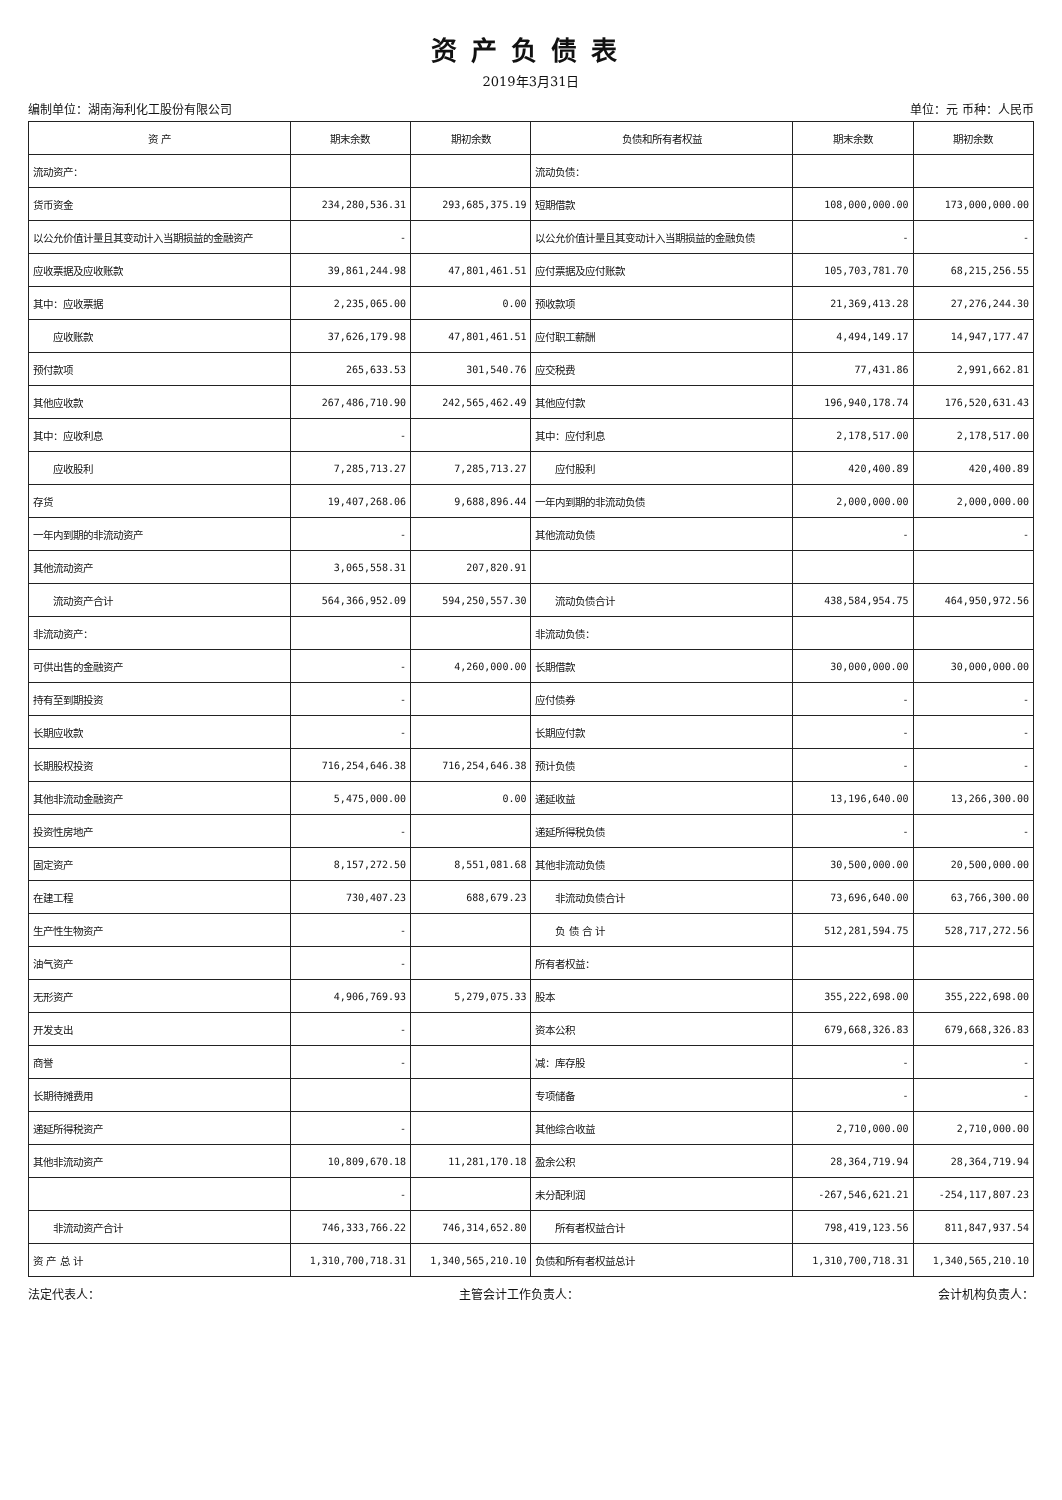资产负债表
2019年3月31日
编制单位：湖南海利化工股份有限公司 单位：元 币种：人民币
| 资 产 | 期末余数 | 期初余数 | 负债和所有者权益 | 期末余数 | 期初余数 |
| --- | --- | --- | --- | --- | --- |
| 流动资产： | | | 流动负债： | | |
| 货币资金 | 234,280,536.31 | 293,685,375.19 | 短期借款 | 108,000,000.00 | 173,000,000.00 |
| 以公允价值计量且其变动计入当期损益的金融资产 | - | | 以公允价值计量且其变动计入当期损益的金融负债 | - | - |
| 应收票据及应收账款 | 39,861,244.98 | 47,801,461.51 | 应付票据及应付账款 | 105,703,781.70 | 68,215,256.55 |
| 其中：应收票据 | 2,235,065.00 | 0.00 | 预收款项 | 21,369,413.28 | 27,276,244.30 |
| 应收账款 | 37,626,179.98 | 47,801,461.51 | 应付职工薪酬 | 4,494,149.17 | 14,947,177.47 |
| 预付款项 | 265,633.53 | 301,540.76 | 应交税费 | 77,431.86 | 2,991,662.81 |
| 其他应收款 | 267,486,710.90 | 242,565,462.49 | 其他应付款 | 196,940,178.74 | 176,520,631.43 |
| 其中：应收利息 | - | | 其中：应付利息 | 2,178,517.00 | 2,178,517.00 |
| 应收股利 | 7,285,713.27 | 7,285,713.27 | 应付股利 | 420,400.89 | 420,400.89 |
| 存货 | 19,407,268.06 | 9,688,896.44 | 一年内到期的非流动负债 | 2,000,000.00 | 2,000,000.00 |
| 一年内到期的非流动资产 | - | | 其他流动负债 | - | - |
| 其他流动资产 | 3,065,558.31 | 207,820.91 | | | |
| 流动资产合计 | 564,366,952.09 | 594,250,557.30 | 流动负债合计 | 438,584,954.75 | 464,950,972.56 |
| 非流动资产： | | | 非流动负债： | | |
| 可供出售的金融资产 | - | 4,260,000.00 | 长期借款 | 30,000,000.00 | 30,000,000.00 |
| 持有至到期投资 | - | | 应付债券 | - | - |
| 长期应收款 | - | | 长期应付款 | - | - |
| 长期股权投资 | 716,254,646.38 | 716,254,646.38 | 预计负债 | - | - |
| 其他非流动金融资产 | 5,475,000.00 | 0.00 | 递延收益 | 13,196,640.00 | 13,266,300.00 |
| 投资性房地产 | - | | 递延所得税负债 | - | - |
| 固定资产 | 8,157,272.50 | 8,551,081.68 | 其他非流动负债 | 30,500,000.00 | 20,500,000.00 |
| 在建工程 | 730,407.23 | 688,679.23 | 非流动负债合计 | 73,696,640.00 | 63,766,300.00 |
| 生产性生物资产 | - | | 负 债 合 计 | 512,281,594.75 | 528,717,272.56 |
| 油气资产 | - | | 所有者权益： | | |
| 无形资产 | 4,906,769.93 | 5,279,075.33 | 股本 | 355,222,698.00 | 355,222,698.00 |
| 开发支出 | - | | 资本公积 | 679,668,326.83 | 679,668,326.83 |
| 商誉 | - | | 减：库存股 | - | - |
| 长期待摊费用 | | | 专项储备 | - | - |
| 递延所得税资产 | - | | 其他综合收益 | 2,710,000.00 | 2,710,000.00 |
| 其他非流动资产 | 10,809,670.18 | 11,281,170.18 | 盈余公积 | 28,364,719.94 | 28,364,719.94 |
| | - | | 未分配利润 | -267,546,621.21 | -254,117,807.23 |
| 非流动资产合计 | 746,333,766.22 | 746,314,652.80 | 所有者权益合计 | 798,419,123.56 | 811,847,937.54 |
| 资 产 总 计 | 1,310,700,718.31 | 1,340,565,210.10 | 负债和所有者权益总计 | 1,310,700,718.31 | 1,340,565,210.10 |
法定代表人： 主管会计工作负责人： 会计机构负责人：